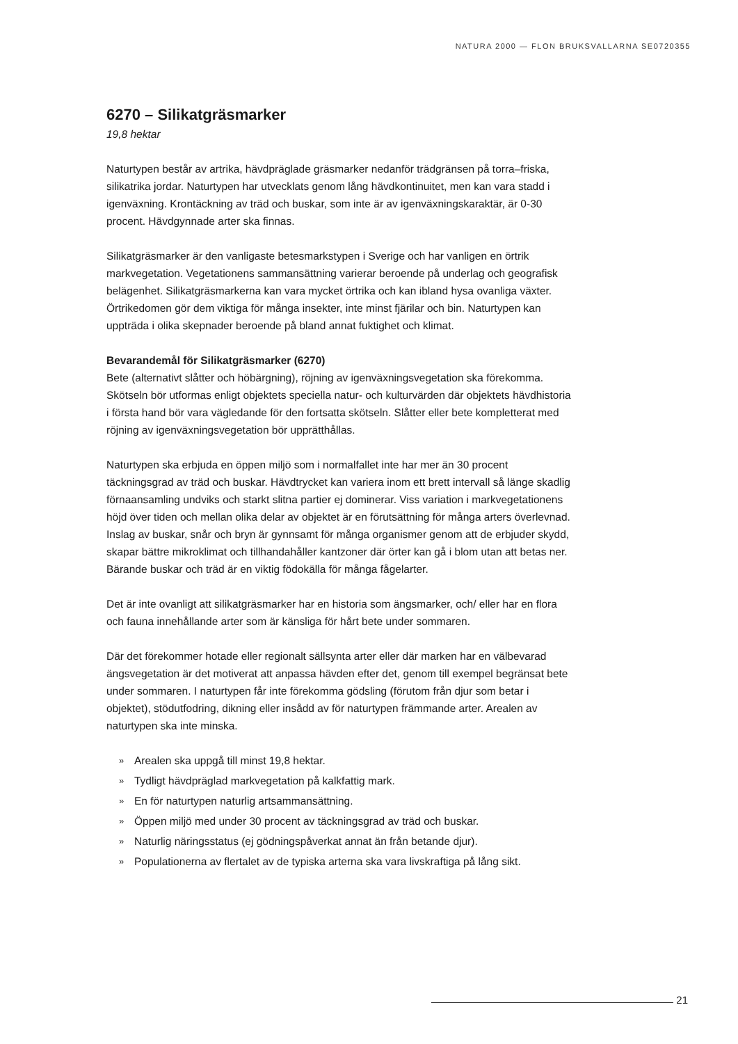NATURA 2000 — FLON BRUKSVALLARNA SE0720355
6270 – Silikatgräsmarker
19,8 hektar
Naturtypen består av artrika, hävdpräglade gräsmarker nedanför trädgränsen på torra–friska, silikatrika jordar. Naturtypen har utvecklats genom lång hävdkontinuitet, men kan vara stadd i igenväxning. Krontäckning av träd och buskar, som inte är av igenväxningskaraktär, är 0-30 procent. Hävdgynnade arter ska finnas.
Silikatgräsmarker är den vanligaste betesmarkstypen i Sverige och har vanligen en örtrik markvegetation. Vegetationens sammansättning varierar beroende på underlag och geografisk belägenhet. Silikatgräsmarkerna kan vara mycket örtrika och kan ibland hysa ovanliga växter. Örtrikedomen gör dem viktiga för många insekter, inte minst fjärilar och bin. Naturtypen kan uppträda i olika skepnader beroende på bland annat fuktighet och klimat.
Bevarandemål för Silikatgräsmarker (6270)
Bete (alternativt slåtter och höbärgning), röjning av igenväxningsvegetation ska förekomma. Skötseln bör utformas enligt objektets speciella natur- och kulturvärden där objektets hävdhistoria i första hand bör vara vägledande för den fortsatta skötseln. Slåtter eller bete kompletterat med röjning av igenväxningsvegetation bör upprätthållas.
Naturtypen ska erbjuda en öppen miljö som i normalfallet inte har mer än 30 procent täckningsgrad av träd och buskar. Hävdtrycket kan variera inom ett brett intervall så länge skadlig förnaansamling undviks och starkt slitna partier ej dominerar. Viss variation i markvegetationens höjd över tiden och mellan olika delar av objektet är en förutsättning för många arters överlevnad. Inslag av buskar, snår och bryn är gynnsamt för många organismer genom att de erbjuder skydd, skapar bättre mikroklimat och tillhandahåller kantzoner där örter kan gå i blom utan att betas ner. Bärande buskar och träd är en viktig födokälla för många fågelarter.
Det är inte ovanligt att silikatgräsmarker har en historia som ängsmarker, och/ eller har en flora och fauna innehållande arter som är känsliga för hårt bete under sommaren.
Där det förekommer hotade eller regionalt sällsynta arter eller där marken har en välbevarad ängsvegetation är det motiverat att anpassa hävden efter det, genom till exempel begränsat bete under sommaren. I naturtypen får inte förekomma gödsling (förutom från djur som betar i objektet), stödutfodring, dikning eller insådd av för naturtypen främmande arter. Arealen av naturtypen ska inte minska.
» Arealen ska uppgå till minst 19,8 hektar.
» Tydligt hävdpräglad markvegetation på kalkfattig mark.
» En för naturtypen naturlig artsammansättning.
» Öppen miljö med under 30 procent av täckningsgrad av träd och buskar.
» Naturlig näringsstatus (ej gödningspåverkat annat än från betande djur).
» Populationerna av flertalet av de typiska arterna ska vara livskraftiga på lång sikt.
21